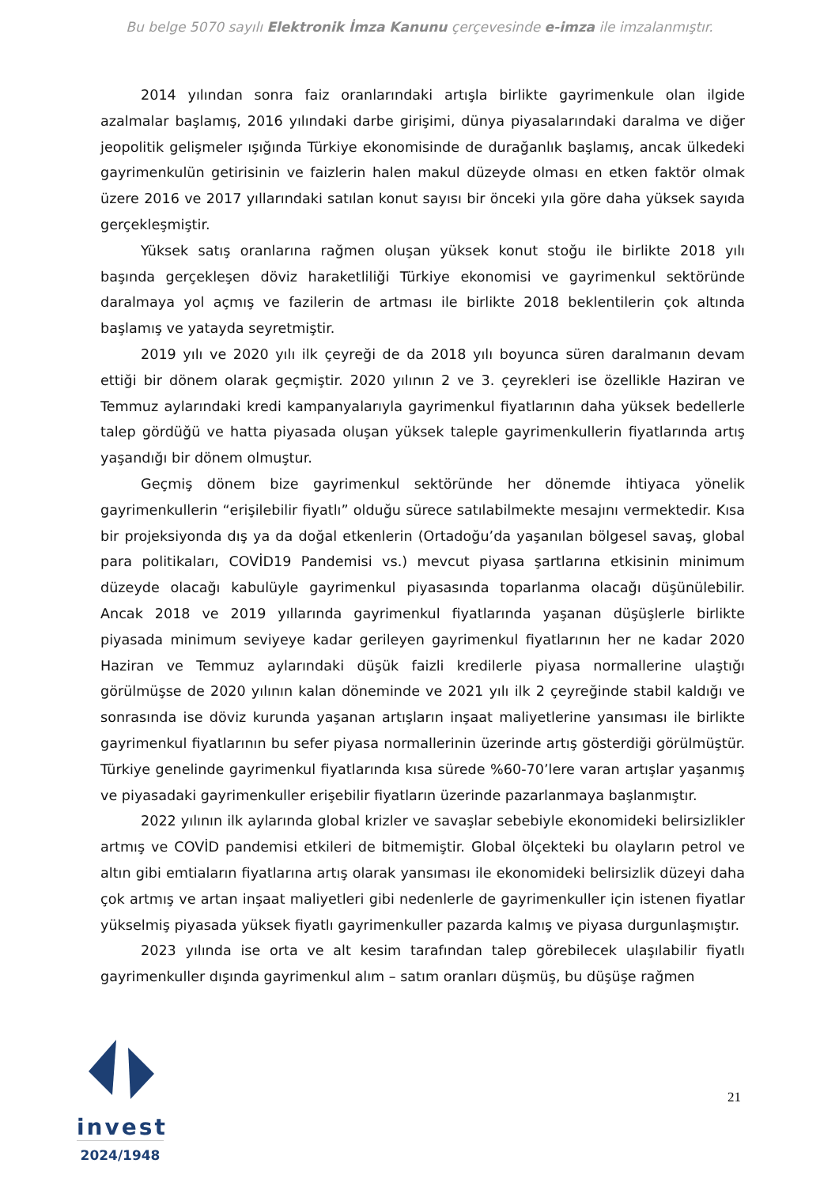Bu belge 5070 sayılı Elektronik İmza Kanunu çerçevesinde e-imza ile imzalanmıştır.
2014 yılından sonra faiz oranlarındaki artışla birlikte gayrimenkule olan ilgide azalmalar başlamış, 2016 yılındaki darbe girişimi, dünya piyasalarındaki daralma ve diğer jeopolitik gelişmeler ışığında Türkiye ekonomisinde de durağanlık başlamış, ancak ülkedeki gayrimenkulün getirisinin ve faizlerin halen makul düzeyde olması en etken faktör olmak üzere 2016 ve 2017 yıllarındaki satılan konut sayısı bir önceki yıla göre daha yüksek sayıda gerçekleşmiştir.
Yüksek satış oranlarına rağmen oluşan yüksek konut stoğu ile birlikte 2018 yılı başında gerçekleşen döviz haraketliliği Türkiye ekonomisi ve gayrimenkul sektöründe daralmaya yol açmış ve fazilerin de artması ile birlikte 2018 beklentilerin çok altında başlamış ve yatayda seyretmiştir.
2019 yılı ve 2020 yılı ilk çeyreği de da 2018 yılı boyunca süren daralmanın devam ettiği bir dönem olarak geçmiştir. 2020 yılının 2 ve 3. çeyrekleri ise özellikle Haziran ve Temmuz aylarındaki kredi kampanyalarıyla gayrimenkul fiyatlarının daha yüksek bedellerle talep gördüğü ve hatta piyasada oluşan yüksek taleple gayrimenkullerin fiyatlarında artış yaşandığı bir dönem olmuştur.
Geçmiş dönem bize gayrimenkul sektöründe her dönemde ihtiyaca yönelik gayrimenkullerin “erişilebilir fiyatlı” olduğu sürece satılabilmekte mesajını vermektedir. Kısa bir projeksiyonda dış ya da doğal etkenlerin (Ortadoğu’da yaşanılan bölgesel savaş, global para politikaları, COVİD19 Pandemisi vs.) mevcut piyasa şartlarına etkisinin minimum düzeyde olacağı kabulüyle gayrimenkul piyasasında toparlanma olacağı düşünülebilir. Ancak 2018 ve 2019 yıllarında gayrimenkul fiyatlarında yaşanan düşüşlerle birlikte piyasada minimum seviyeye kadar gerileyen gayrimenkul fiyatlarının her ne kadar 2020 Haziran ve Temmuz aylarındaki düşük faizli kredilerle piyasa normallerine ulaştığı görülmüşse de 2020 yılının kalan döneminde ve 2021 yılı ilk 2 çeyreğinde stabil kaldığı ve sonrasında ise döviz kurunda yaşanan artışların inşaat maliyetlerine yansıması ile birlikte gayrimenkul fiyatlarının bu sefer piyasa normallerinin üzerinde artış gösterdiği görülmüştür. Türkiye genelinde gayrimenkul fiyatlarında kısa sürede %60-70’lere varan artışlar yaşanmış ve piyasadaki gayrimenkuller erişebilir fiyatların üzerinde pazarlanmaya başlanmıştır.
2022 yılının ilk aylarında global krizler ve savaşlar sebebiyle ekonomideki belirsizlikler artmış ve COVİD pandemisi etkileri de bitmemiştir. Global ölçekteki bu olayların petrol ve altın gibi emtiaların fiyatlarına artış olarak yansıması ile ekonomideki belirsizlik düzeyi daha çok artmış ve artan inşaat maliyetleri gibi nedenlerle de gayrimenkuller için istenen fiyatlar yükselmiş piyasada yüksek fiyatlı gayrimenkuller pazarda kalmış ve piyasa durgunlaşmıştır.
2023 yılında ise orta ve alt kesim tarafından talep görebilecek ulaşılabilir fiyatlı gayrimenkuller dışında gayrimenkul alım – satım oranları düşmüş, bu düşüşe rağmen
invest
2024/1948
21